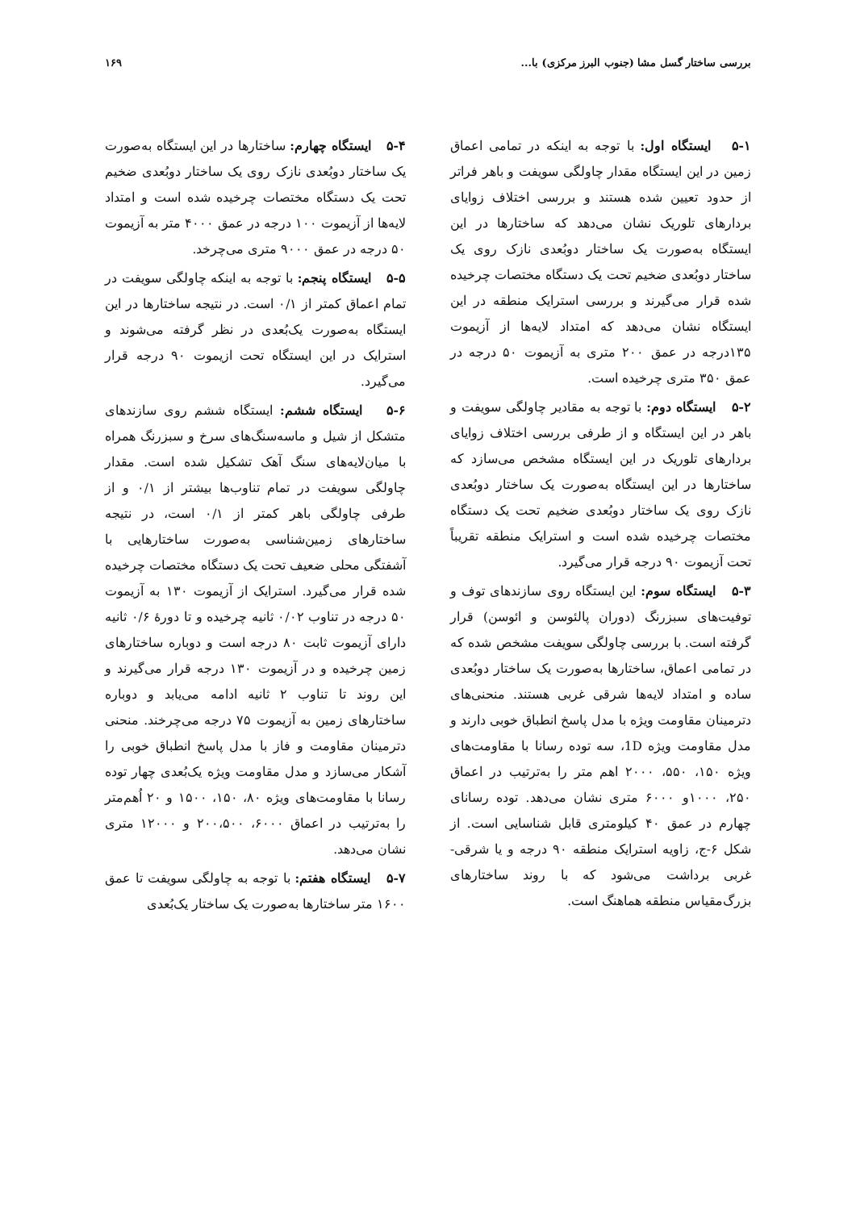بررسی ساختار گسل مشا (جنوب البرز مرکزی) با... ۱۶۹
۵-۱ ایستگاه اول: با توجه به اینکه در تمامی اعماق زمین در این ایستگاه مقدار چاولگی سویفت و باهر فراتر از حدود تعیین شده هستند و بررسی اختلاف زوایای بردارهای تلوریک نشان می‌دهد که ساختارها در این ایستگاه به‌صورت یک ساختار دوبُعدی نازک روی یک ساختار دوبُعدی ضخیم تحت یک دستگاه مختصات چرخیده شده قرار می‌گیرند و بررسی استرایک منطقه در این ایستگاه نشان می‌دهد که امتداد لایه‌ها از آزیموت ۱۳۵درجه در عمق ۲۰۰ متری به آزیموت ۵۰ درجه در عمق ۳۵۰ متری چرخیده است.
۵-۲ ایستگاه دوم: با توجه به مقادیر چاولگی سویفت و باهر در این ایستگاه و از طرفی بررسی اختلاف زوایای بردارهای تلوریک در این ایستگاه مشخص می‌سازد که ساختارها در این ایستگاه به‌صورت یک ساختار دوبُعدی نازک روی یک ساختار دوبُعدی ضخیم تحت یک دستگاه مختصات چرخیده شده است و استرایک منطقه تقریباً تحت آزیموت ۹۰ درجه قرار می‌گیرد.
۵-۳ ایستگاه سوم: این ایستگاه روی سازندهای توف و توفیت‌های سبزرنگ (دوران پالئوسن و ائوسن) قرار گرفته است. با بررسی چاولگی سویفت مشخص شده که در تمامی اعماق، ساختارها به‌صورت یک ساختار دوبُعدی ساده و امتداد لایه‌ها شرقی غربی هستند. منحنی‌های دترمینان مقاومت ویژه با مدل پاسخ انطباق خوبی دارند و مدل مقاومت ویژه 1D، سه توده رسانا با مقاومت‌های ویژه ۱۵۰، ۵۵۰، ۲۰۰۰ اهم متر را به‌ترتیب در اعماق ۲۵۰، ۱۰۰۰و ۶۰۰۰ متری نشان می‌دهد. توده رسانای چهارم در عمق ۴۰ کیلومتری قابل شناسایی است. از شکل ۶-ج، زاویه استرایک منطقه ۹۰ درجه و یا شرقی- غربی برداشت می‌شود که با روند ساختارهای بزرگ‌مقیاس منطقه هماهنگ است.
۵-۴ ایستگاه چهارم: ساختارها در این ایستگاه به‌صورت یک ساختار دوبُعدی نازک روی یک ساختار دوبُعدی ضخیم تحت یک دستگاه مختصات چرخیده شده است و امتداد لایه‌ها از آزیموت ۱۰۰ درجه در عمق ۴۰۰۰ متر به آزیموت ۵۰ درجه در عمق ۹۰۰۰ متری می‌چرخد.
۵-۵ ایستگاه پنجم: با توجه به اینکه چاولگی سویفت در تمام اعماق کمتر از ۰/۱ است. در نتیجه ساختارها در این ایستگاه به‌صورت یک‌بُعدی در نظر گرفته می‌شوند و استرایک در این ایستگاه تحت ازیموت ۹۰ درجه قرار می‌گیرد.
۵-۶ ایستگاه ششم: ایستگاه ششم روی سازندهای متشکل از شیل و ماسه‌سنگ‌های سرخ و سبزرنگ همراه با میان‌لایه‌های سنگ آهک تشکیل شده است. مقدار چاولگی سویفت در تمام تناوب‌ها بیشتر از ۰/۱ و از طرفی چاولگی باهر کمتر از ۰/۱ است، در نتیجه ساختارهای زمین‌شناسی به‌صورت ساختارهایی با آشفتگی محلی ضعیف تحت یک دستگاه مختصات چرخیده شده قرار می‌گیرد. استرایک از آزیموت ۱۳۰ به آزیموت ۵۰ درجه در تناوب ۰/۰۲ ثانیه چرخیده و تا دورهٔ ۰/۶ ثانیه دارای آزیموت ثابت ۸۰ درجه است و دوباره ساختارهای زمین چرخیده و در آزیموت ۱۳۰ درجه قرار می‌گیرند و این روند تا تناوب ۲ ثانیه ادامه می‌یابد و دوباره ساختارهای زمین به آزیموت ۷۵ درجه می‌چرخند. منحنی دترمینان مقاومت و فاز با مدل پاسخ انطباق خوبی را آشکار می‌سازد و مدل مقاومت ویژه یک‌بُعدی چهار توده رسانا با مقاومت‌های ویژه ۸۰، ۱۵۰، ۱۵۰۰ و ۲۰ اُهم‌متر را به‌ترتیب در اعماق ۶۰۰۰، ۲۰۰،۵۰۰ و ۱۲۰۰۰ متری نشان می‌دهد.
۵-۷ ایستگاه هفتم: با توجه به چاولگی سویفت تا عمق ۱۶۰۰ متر ساختارها به‌صورت یک ساختار یک‌بُعدی